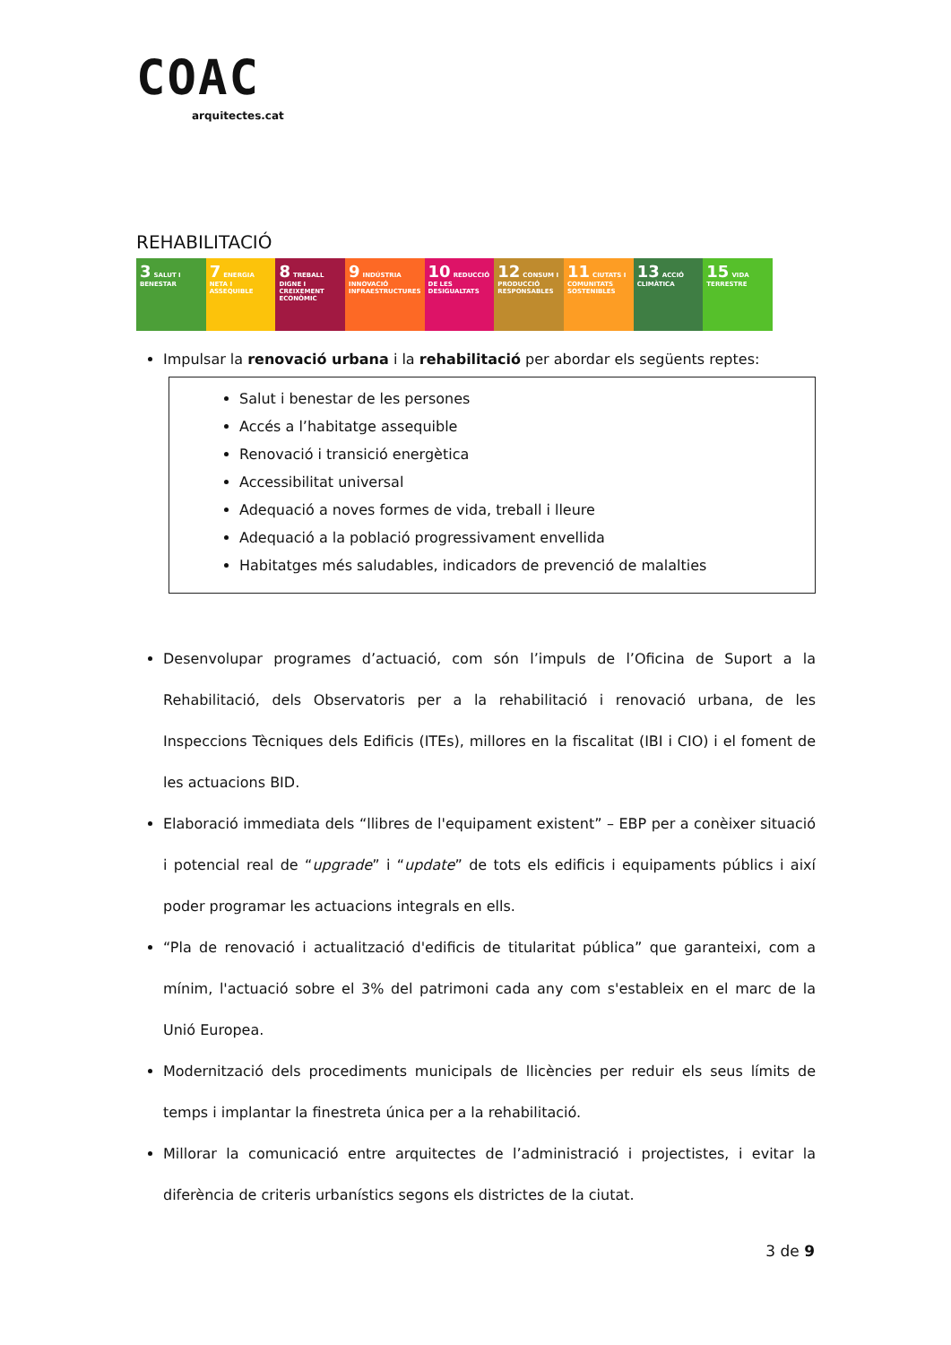COAC
arquitectes.cat
REHABILITACIÓ
3 SALUT I BENESTAR
7 ENERGIA NETA I ASSEQUIBLE
8 TREBALL DIGNE I CREIXEMENT ECONÒMIC
9 INDÚSTRIA INNOVACIÓ INFRAESTRUCTURES
10 REDUCCIÓ DE LES DESIGUALTATS
12 CONSUM I PRODUCCIÓ RESPONSABLES
11 CIUTATS I COMUNITATS SOSTENIBLES
13 ACCIÓ CLIMÀTICA
15 VIDA TERRESTRE
Impulsar la renovació urbana i la rehabilitació per abordar els següents reptes:
Salut i benestar de les persones
Accés a l’habitatge assequible
Renovació i transició energètica
Accessibilitat universal
Adequació a noves formes de vida, treball i lleure
Adequació a la població progressivament envellida
Habitatges més saludables, indicadors de prevenció de malalties
Desenvolupar programes d’actuació, com són l’impuls de l’Oficina de Suport a la Rehabilitació, dels Observatoris per a la rehabilitació i renovació urbana, de les Inspeccions Tècniques dels Edificis (ITEs), millores en la fiscalitat (IBI i CIO) i el foment de les actuacions BID.
Elaboració immediata dels “llibres de l'equipament existent” – EBP per a conèixer situació i potencial real de “upgrade” i “update” de tots els edificis i equipaments públics i així poder programar les actuacions integrals en ells.
“Pla de renovació i actualització d'edificis de titularitat pública” que garanteixi, com a mínim, l'actuació sobre el 3% del patrimoni cada any com s'estableix en el marc de la Unió Europea.
Modernització dels procediments municipals de llicències per reduir els seus límits de temps i implantar la finestreta única per a la rehabilitació.
Millorar la comunicació entre arquitectes de l’administració i projectistes, i evitar la diferència de criteris urbanístics segons els districtes de la ciutat.
3 de 9